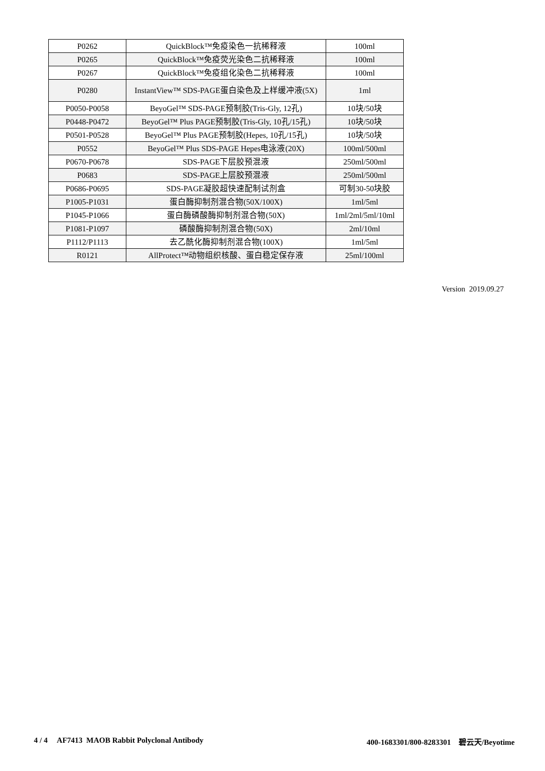| P0262 | QuickBlock™免疫染色一抗稀释液 | 100ml |
| P0265 | QuickBlock™免疫荧光染色二抗稀释液 | 100ml |
| P0267 | QuickBlock™免疫组化染色二抗稀释液 | 100ml |
| P0280 | InstantView™ SDS-PAGE蛋白染色及上样缓冲液(5X) | 1ml |
| P0050-P0058 | BeyoGel™ SDS-PAGE预制胶(Tris-Gly, 12孔) | 10块/50块 |
| P0448-P0472 | BeyoGel™ Plus PAGE预制胶(Tris-Gly, 10孔/15孔) | 10块/50块 |
| P0501-P0528 | BeyoGel™ Plus PAGE预制胶(Hepes, 10孔/15孔) | 10块/50块 |
| P0552 | BeyoGel™ Plus SDS-PAGE Hepes电泳液(20X) | 100ml/500ml |
| P0670-P0678 | SDS-PAGE下层胶预混液 | 250ml/500ml |
| P0683 | SDS-PAGE上层胶预混液 | 250ml/500ml |
| P0686-P0695 | SDS-PAGE凝胶超快速配制试剂盒 | 可制30-50块胶 |
| P1005-P1031 | 蛋白酶抑制剂混合物(50X/100X) | 1ml/5ml |
| P1045-P1066 | 蛋白酶磷酸酶抑制剂混合物(50X) | 1ml/2ml/5ml/10ml |
| P1081-P1097 | 磷酸酶抑制剂混合物(50X) | 2ml/10ml |
| P1112/P1113 | 去乙酰化酶抑制剂混合物(100X) | 1ml/5ml |
| R0121 | AllProtect™动物组织核酸、蛋白稳定保存液 | 25ml/100ml |
Version 2019.09.27
4 / 4 AF7413 MAOB Rabbit Polyclonal Antibody 400-1683301/800-8283301 碧云天/Beyotime